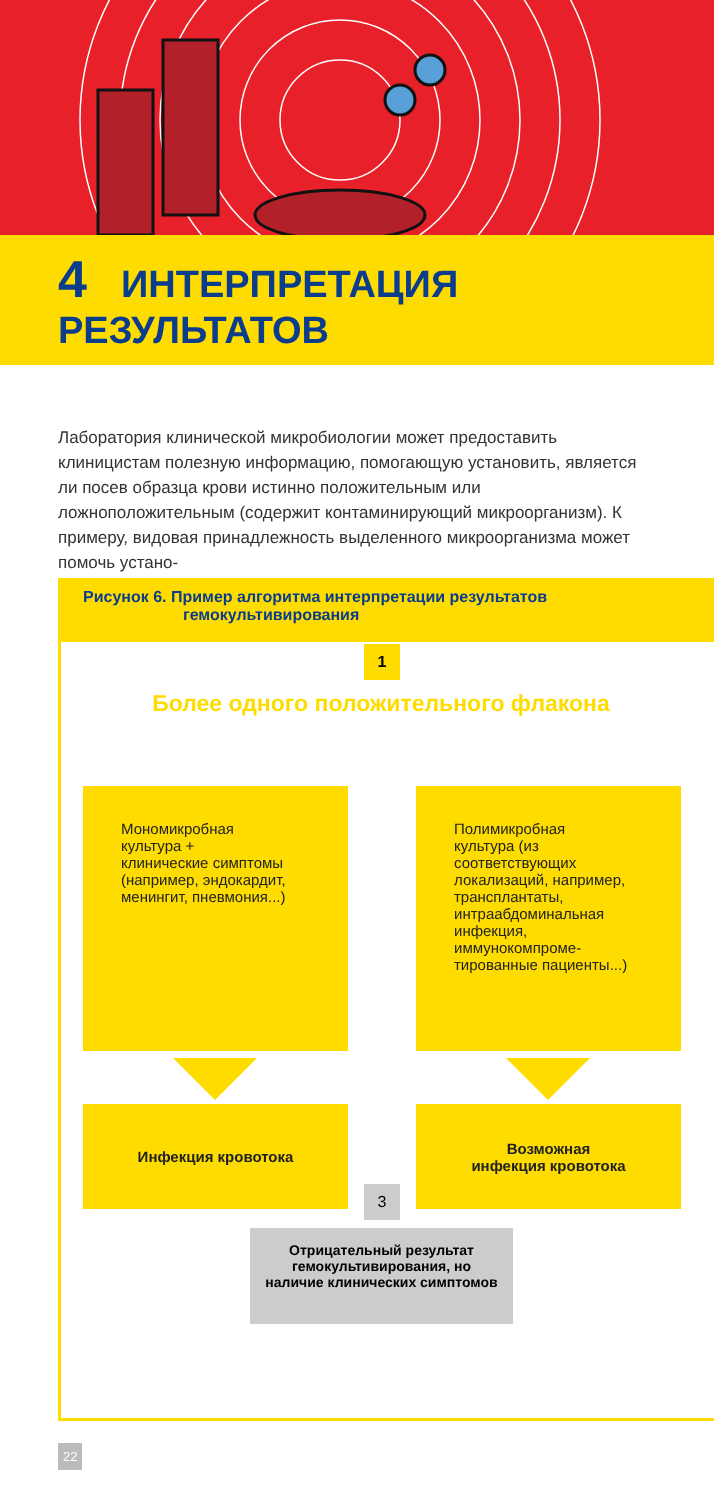4 ИНТЕРПРЕТАЦИЯ РЕЗУЛЬТАТОВ
Лаборатория клинической микробиологии может предоставить клиницистам полезную информацию, помогающую установить, является ли посев образца крови истинно положительным или ложноположительным (содержит контаминирующий микроорганизм). К примеру, видовая принадлежность выделенного микроорганизма может помочь устано-
Рисунок 6. Пример алгоритма интерпретации результатов
гемокультивирования
1
Более одного положительного флакона
Мономикробная
культура +
клинические симптомы
(например, эндокардит,
менингит, пневмония...)
Полимикробная
культура (из
соответствующих
локализаций, например,
трансплантаты,
интраабдоминальная
инфекция,
иммунокомпроме-
тированные пациенты...)
Инфекция кровотока
Возможная
инфекция кровотока
3
Отрицательный результат
гемокультивирования, но
наличие клинических симптомов
22